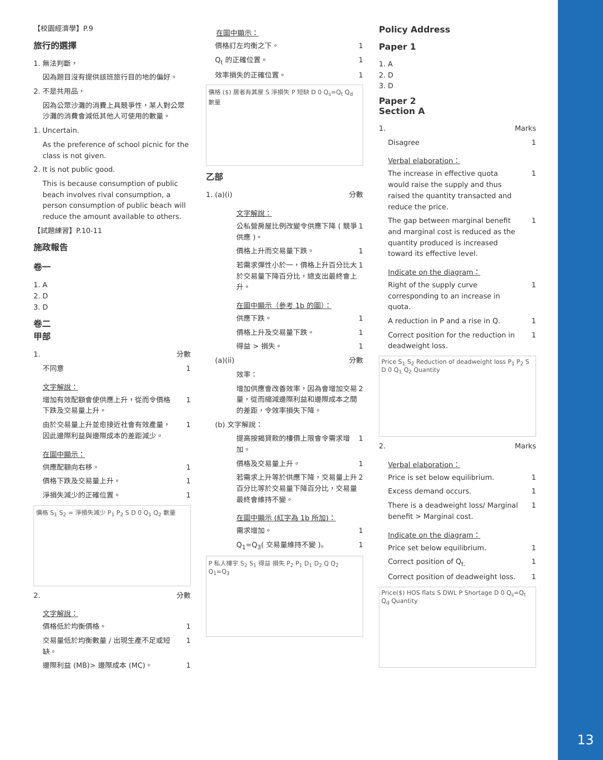【校園經濟學】P.9
旅行的選擇
1. 無法判斷，
因為題目沒有提供該班旅行目的地的偏好。
2. 不是共用品，
因為公眾沙灘的消費上具競爭性，某人對公眾沙灘的消費會減低其他人可使用的數量。
1. Uncertain.
As the preference of school picnic for the class is not given.
2. It is not public good.
This is because consumption of public beach involves rival consumption, a person consumption of public beach will reduce the amount available to others.
【試題練習】P.10-11
施政報告
卷一
1. A
2. D
3. D
卷二
甲部
1. 分數
不同意 1
文字解說：
增加有效配額會使供應上升，從而令價格下跌及交易量上升。 1
由於交易量上升並愈接近社會有效產量，因此邊際利益與邊際成本的差距減少。 1
在圖中顯示：
供應配額向右移。 1
價格下跌及交易量上升。 1
淨損失減少的正確位置。 1
價格 S<sub>1</sub> S<sub>2</sub> = 淨損失減少 P<sub>1</sub> P<sub>2</sub> S D 0 Q<sub>1</sub> Q<sub>2</sub> 數量
2. 分數
文字解說：
價格低於均衡價格。 1
交易量低於均衡數量 / 出現生產不足或短缺。 1
邊際利益 (MB)> 邊際成本 (MC)。 1
在圖中顯示：
價格訂左均衡之下。 1
Q<sub>t</sub> 的正確位置。 1
效率損失的正確位置。 1
價格 ($) 居者有其屋 S 淨損失 P 短缺 D 0 Q<sub>s</sub>=Q<sub>t</sub> Q<sub>d</sub> 數量
乙部
1. (a)(i) 分數
文字解說：
公私營房屋比例改變令供應下降 ( 競爭供應 )。 1
價格上升而交易量下跌。 1
若需求彈性小於一，價格上升百分比大於交易量下降百分比，總支出最終會上升。 1
在圖中顯示（參考 1b 的圖）：
供應下跌。 1
價格上升及交易量下跌。 1
得益 > 損失。 1
(a)(ii) 分數
效率：
增加供應會改善效率，因為會增加交易量，從而縮減邊際利益和邊際成本之間的差距，令效率損失下降。 2
(b) 文字解說：
提高按揭貸款的樓價上限會令需求增加。 1
價格及交易量上升。 1
若需求上升等於供應下降，交易量上升百分比等於交易量下降百分比，交易量最終會維持不變。 2
在圖中顯示 (紅字為 1b 所加)：
需求增加。 1
Q<sub>1</sub>=Q<sub>3</sub>( 交易量維持不變 )。 1
P 私人樓宇 S<sub>2</sub> S<sub>1</sub> 得益 損失 P<sub>2</sub> P<sub>1</sub> D<sub>1</sub> D<sub>2</sub> Q Q<sub>2</sub> Q<sub>1</sub>=Q<sub>3</sub>
Policy Address
Paper 1
1. A
2. D
3. D
Paper 2
Section A
1. Marks
Disagree 1
Verbal elaboration：
The increase in effective quota would raise the supply and thus raised the quantity transacted and reduce the price. 1
The gap between marginal benefit and marginal cost is reduced as the quantity produced is increased toward its effective level. 1
Indicate on the diagram：
Right of the supply curve corresponding to an increase in quota. 1
A reduction in P and a rise in Q. 1
Correct position for the reduction in deadweight loss. 1
Price S<sub>1</sub> S<sub>2</sub> Reduction of deadweight loss P<sub>1</sub> P<sub>2</sub> S D 0 Q<sub>1</sub> Q<sub>2</sub> Quantity
2. Marks
Verbal elaboration：
Price is set below equilibrium. 1
Excess demand occurs. 1
There is a deadweight loss/ Marginal benefit > Marginal cost. 1
Indicate on the diagram：
Price set below equilibrium. 1
Correct position of Q<sub>t.</sub> 1
Correct position of deadweight loss. 1
Price($) HOS flats S DWL P Shortage D 0 Q<sub>s</sub>=Q<sub>t</sub> Q<sub>d</sub> Quantity
13